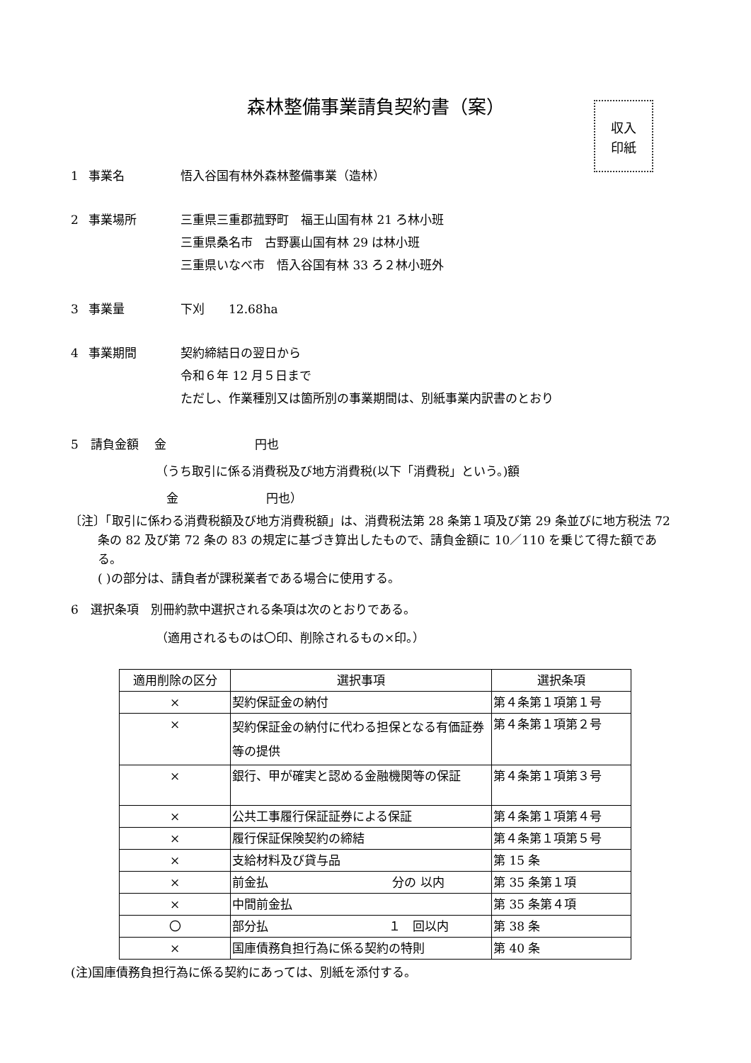森林整備事業請負契約書（案）
収入
印紙
1 事業名 悟入谷国有林外森林整備事業（造林）
2 事業場所 三重県三重郡菰野町　福王山国有林 21 ろ林小班
三重県桑名市　古野裏山国有林 29 は林小班
三重県いなべ市　悟入谷国有林 33 ろ２林小班外
3 事業量 下刈　　12.68ha
4 事業期間 契約締結日の翌日から
令和６年 12 月５日まで
ただし、作業種別又は箇所別の事業期間は、別紙事業内訳書のとおり
5　請負金額　 金　　　　　　　 円也
（うち取引に係る消費税及び地方消費税(以下「消費税」という。)額
金　　　　　　　 円也）
〔注〕「取引に係わる消費税額及び地方消費税額」は、消費税法第 28 条第１項及び第 29 条並びに地方税法 72 条の 82 及び第 72 条の 83 の規定に基づき算出したもので、請負金額に 10／110 を乗じて得た額である。
( )の部分は、請負者が課税業者である場合に使用する。
6　選択条項　別冊約款中選択される条項は次のとおりである。
（適用されるものは〇印、削除されるもの×印。）
| 適用削除の区分 | 選択事項 | 選択条項 |
| --- | --- | --- |
| × | 契約保証金の納付 | 第４条第１項第１号 |
| × | 契約保証金の納付に代わる担保となる有価証券等の提供 | 第４条第１項第２号 |
| × | 銀行、甲が確実と認める金融機関等の保証 | 第４条第１項第３号 |
| × | 公共工事履行保証証券による保証 | 第４条第１項第４号 |
| × | 履行保証保険契約の締結 | 第４条第１項第５号 |
| × | 支給材料及び貸与品 | 第 15 条 |
| × | 前金払 分の 以内 | 第 35 条第１項 |
| × | 中間前金払 | 第 35 条第４項 |
| 〇 | 部分払 １ 回以内 | 第 38 条 |
| × | 国庫債務負担行為に係る契約の特則 | 第 40 条 |
(注)国庫債務負担行為に係る契約にあっては、別紙を添付する。